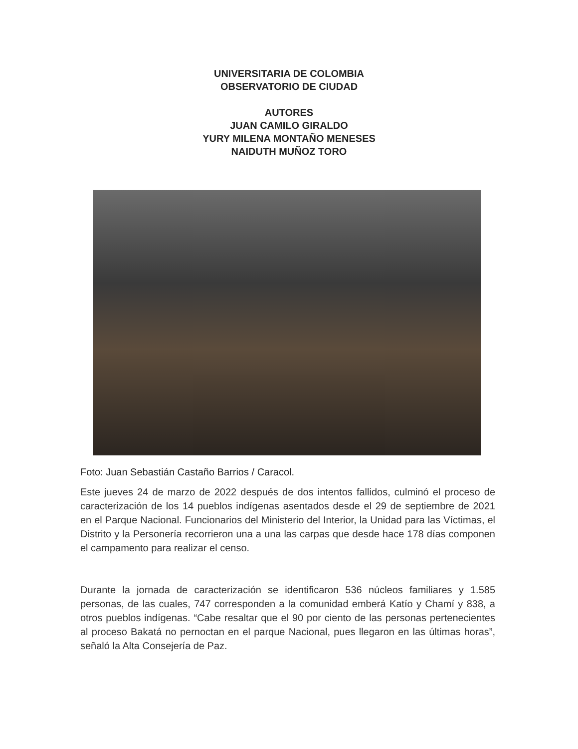UNIVERSITARIA DE COLOMBIA
OBSERVATORIO DE CIUDAD
AUTORES
JUAN CAMILO GIRALDO
YURY MILENA MONTAÑO MENESES
NAIDUTH MUÑOZ TORO
Foto: Juan Sebastián Castaño Barrios / Caracol.
Este jueves 24 de marzo de 2022 después de dos intentos fallidos, culminó el proceso de caracterización de los 14 pueblos indígenas asentados desde el 29 de septiembre de 2021 en el Parque Nacional. Funcionarios del Ministerio del Interior, la Unidad para las Víctimas, el Distrito y la Personería recorrieron una a una las carpas que desde hace 178 días componen el campamento para realizar el censo.
Durante la jornada de caracterización se identificaron 536 núcleos familiares y 1.585 personas, de las cuales, 747 corresponden a la comunidad emberá Katío y Chamí y 838, a otros pueblos indígenas. “Cabe resaltar que el 90 por ciento de las personas pertenecientes al proceso Bakatá no pernoctan en el parque Nacional, pues llegaron en las últimas horas”, señaló la Alta Consejería de Paz.